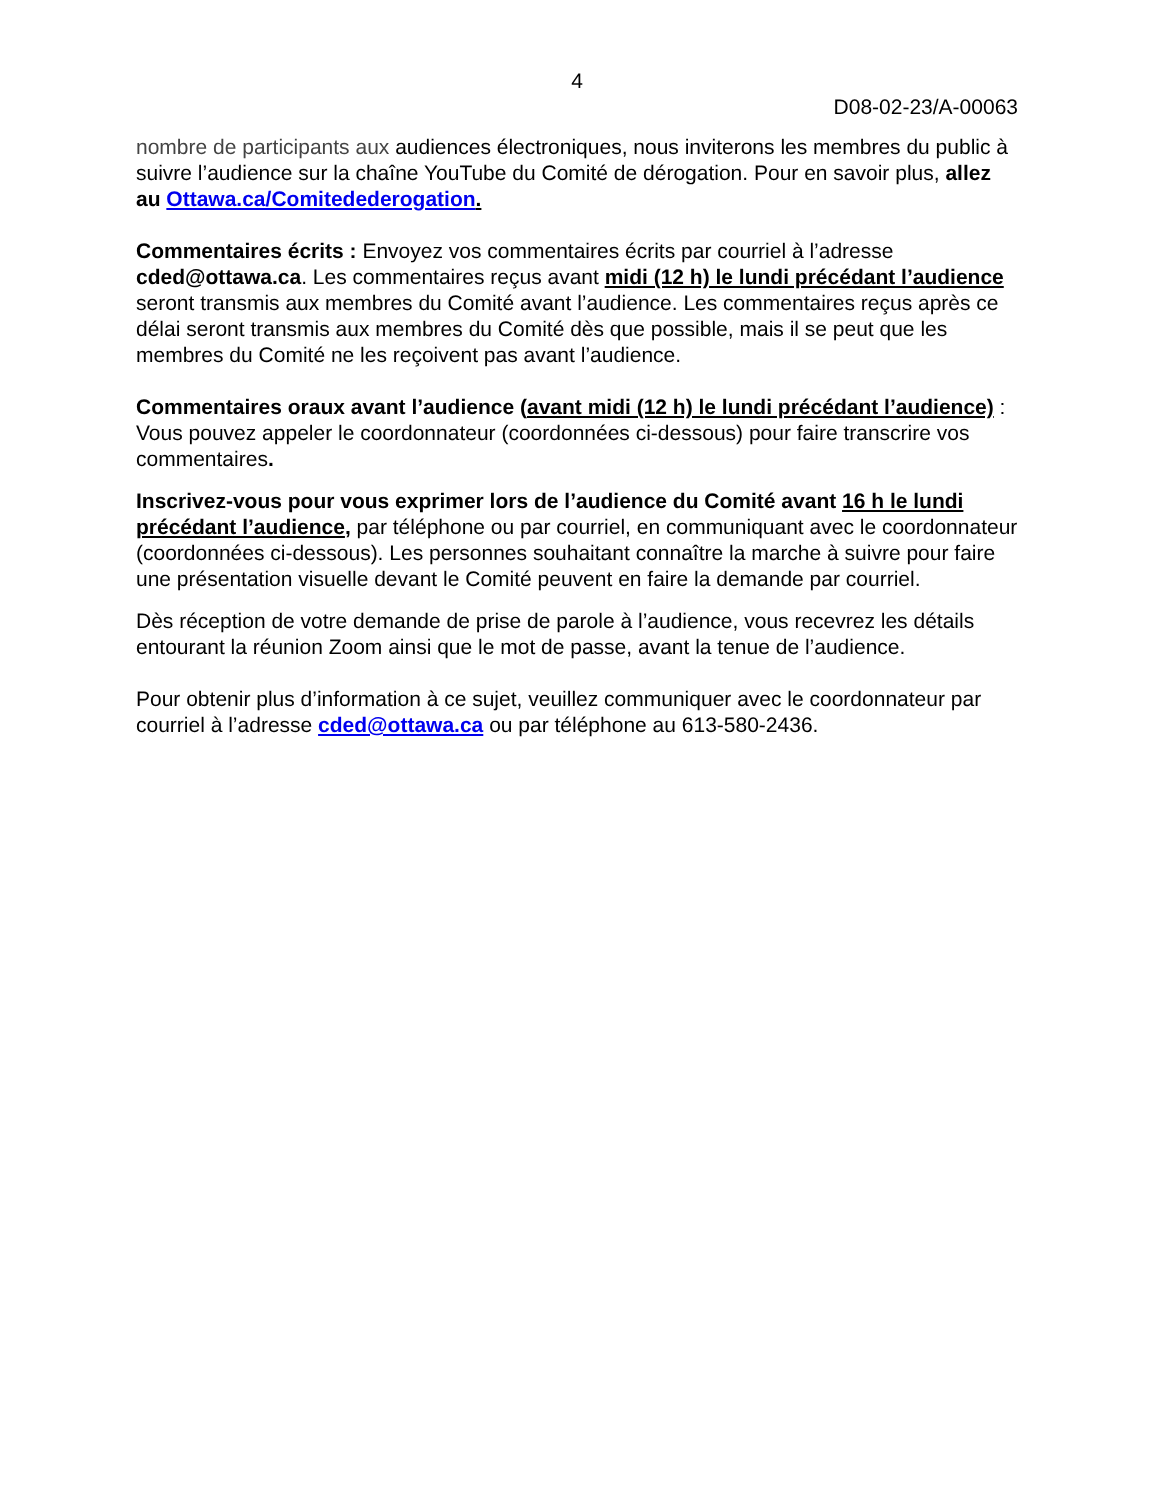4
D08-02-23/A-00063
nombre de participants aux audiences électroniques, nous inviterons les membres du public à suivre l’audience sur la chaîne YouTube du Comité de dérogation. Pour en savoir plus, allez au Ottawa.ca/Comitedederogation.
Commentaires écrits : Envoyez vos commentaires écrits par courriel à l’adresse cded@ottawa.ca. Les commentaires reçus avant midi (12 h) le lundi précédant l’audience seront transmis aux membres du Comité avant l’audience. Les commentaires reçus après ce délai seront transmis aux membres du Comité dès que possible, mais il se peut que les membres du Comité ne les reçoivent pas avant l’audience.
Commentaires oraux avant l’audience (avant midi (12 h) le lundi précédant l’audience) : Vous pouvez appeler le coordonnateur (coordonnées ci-dessous) pour faire transcrire vos commentaires.
Inscrivez-vous pour vous exprimer lors de l’audience du Comité avant 16 h le lundi précédant l’audience, par téléphone ou par courriel, en communiquant avec le coordonnateur (coordonnées ci-dessous). Les personnes souhaitant connaître la marche à suivre pour faire une présentation visuelle devant le Comité peuvent en faire la demande par courriel.
Dès réception de votre demande de prise de parole à l’audience, vous recevrez les détails entourant la réunion Zoom ainsi que le mot de passe, avant la tenue de l’audience.
Pour obtenir plus d’information à ce sujet, veuillez communiquer avec le coordonnateur par courriel à l’adresse cded@ottawa.ca ou par téléphone au 613-580-2436.